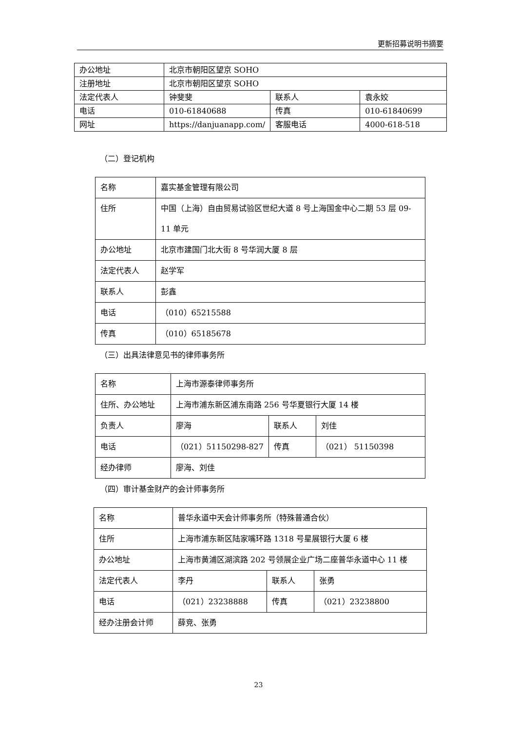更新招募说明书摘要
| 办公地址 | 北京市朝阳区望京 SOHO | | |
| 注册地址 | 北京市朝阳区望京 SOHO | | |
| 法定代表人 | 钟斐斐 | 联系人 | 袁永姣 |
| 电话 | 010-61840688 | 传真 | 010-61840699 |
| 网址 | https://danjuanapp.com/ | 客服电话 | 4000-618-518 |
（二）登记机构
| 名称 | 嘉实基金管理有限公司 |
| 住所 | 中国（上海）自由贸易试验区世纪大道 8 号上海国金中心二期 53 层 09-11 单元 |
| 办公地址 | 北京市建国门北大街 8 号华润大厦 8 层 |
| 法定代表人 | 赵学军 |
| 联系人 | 彭鑫 |
| 电话 | （010）65215588 |
| 传真 | （010）65185678 |
（三）出具法律意见书的律师事务所
| 名称 | 上海市源泰律师事务所 | | |
| 住所、办公地址 | 上海市浦东新区浦东南路 256 号华夏银行大厦 14 楼 | | |
| 负责人 | 廖海 | 联系人 | 刘佳 |
| 电话 | （021）51150298-827 | 传真 | （021） 51150398 |
| 经办律师 | 廖海、刘佳 | | |
（四）审计基金财产的会计师事务所
| 名称 | 普华永道中天会计师事务所（特殊普通合伙） | | |
| 住所 | 上海市浦东新区陆家嘴环路 1318 号星展银行大厦 6 楼 | | |
| 办公地址 | 上海市黄浦区湖滨路 202 号领展企业广场二座普华永道中心 11 楼 | | |
| 法定代表人 | 李丹 | 联系人 | 张勇 |
| 电话 | （021）23238888 | 传真 | （021）23238800 |
| 经办注册会计师 | 薛竞、张勇 | | |
23